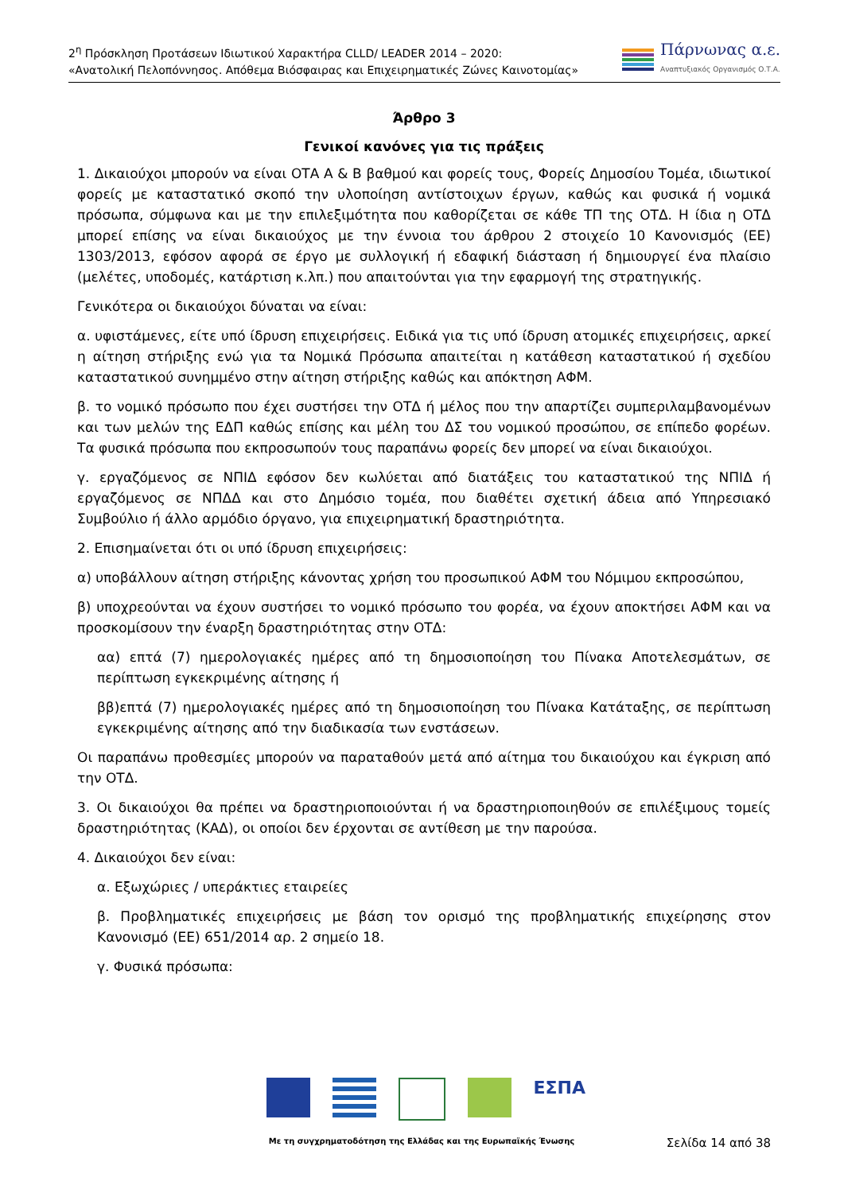2<sup>η</sup> Πρόσκληση Προτάσεων Ιδιωτικού Χαρακτήρα CLLD/ LEADER 2014 – 2020:
«Ανατολική Πελοπόννησος. Απόθεμα Βιόσφαιρας και Επιχειρηματικές Ζώνες Καινοτομίας»
Πάρνωνας α.ε.
Αναπτυξιακός Οργανισμός Ο.Τ.Α.
Άρθρο 3
Γενικοί κανόνες για τις πράξεις
1. Δικαιούχοι μπορούν να είναι ΟΤΑ Α & Β βαθμού και φορείς τους, Φορείς Δημοσίου Τομέα, ιδιωτικοί φορείς με καταστατικό σκοπό την υλοποίηση αντίστοιχων έργων, καθώς και φυσικά ή νομικά πρόσωπα, σύμφωνα και με την επιλεξιμότητα που καθορίζεται σε κάθε ΤΠ της ΟΤΔ. Η ίδια η ΟΤΔ μπορεί επίσης να είναι δικαιούχος με την έννοια του άρθρου 2 στοιχείο 10 Κανονισμός (ΕΕ) 1303/2013, εφόσον αφορά σε έργο με συλλογική ή εδαφική διάσταση ή δημιουργεί ένα πλαίσιο (μελέτες, υποδομές, κατάρτιση κ.λπ.) που απαιτούνται για την εφαρμογή της στρατηγικής.
Γενικότερα οι δικαιούχοι δύναται να είναι:
α. υφιστάμενες, είτε υπό ίδρυση επιχειρήσεις. Ειδικά για τις υπό ίδρυση ατομικές επιχειρήσεις, αρκεί η αίτηση στήριξης ενώ για τα Νομικά Πρόσωπα απαιτείται η κατάθεση καταστατικού ή σχεδίου καταστατικού συνημμένο στην αίτηση στήριξης καθώς και απόκτηση ΑΦΜ.
β. το νομικό πρόσωπο που έχει συστήσει την ΟΤΔ ή μέλος που την απαρτίζει συμπεριλαμβανομένων και των μελών της ΕΔΠ καθώς επίσης και μέλη του ΔΣ του νομικού προσώπου, σε επίπεδο φορέων. Τα φυσικά πρόσωπα που εκπροσωπούν τους παραπάνω φορείς δεν μπορεί να είναι δικαιούχοι.
γ. εργαζόμενος σε ΝΠΙΔ εφόσον δεν κωλύεται από διατάξεις του καταστατικού της ΝΠΙΔ ή εργαζόμενος σε ΝΠΔΔ και στο Δημόσιο τομέα, που διαθέτει σχετική άδεια από Υπηρεσιακό Συμβούλιο ή άλλο αρμόδιο όργανο, για επιχειρηματική δραστηριότητα.
2. Επισημαίνεται ότι οι υπό ίδρυση επιχειρήσεις:
α) υποβάλλουν αίτηση στήριξης κάνοντας χρήση του προσωπικού ΑΦΜ του Νόμιμου εκπροσώπου,
β) υποχρεούνται να έχουν συστήσει το νομικό πρόσωπο του φορέα, να έχουν αποκτήσει ΑΦΜ και να προσκομίσουν την έναρξη δραστηριότητας στην ΟΤΔ:
αα) επτά (7) ημερολογιακές ημέρες από τη δημοσιοποίηση του Πίνακα Αποτελεσμάτων, σε περίπτωση εγκεκριμένης αίτησης ή
ββ)επτά (7) ημερολογιακές ημέρες από τη δημοσιοποίηση του Πίνακα Κατάταξης, σε περίπτωση εγκεκριμένης αίτησης από την διαδικασία των ενστάσεων.
Οι παραπάνω προθεσμίες μπορούν να παραταθούν μετά από αίτημα του δικαιούχου και έγκριση από την ΟΤΔ.
3. Οι δικαιούχοι θα πρέπει να δραστηριοποιούνται ή να δραστηριοποιηθούν σε επιλέξιμους τομείς δραστηριότητας (ΚΑΔ), οι οποίοι δεν έρχονται σε αντίθεση με την παρούσα.
4. Δικαιούχοι δεν είναι:
α. Εξωχώριες / υπεράκτιες εταιρείες
β. Προβληματικές επιχειρήσεις με βάση τον ορισμό της προβληματικής επιχείρησης στον Κανονισμό (ΕΕ) 651/2014 αρ. 2 σημείο 18.
γ. Φυσικά πρόσωπα:
ΕΣΠΑ
Με τη συγχρηματοδότηση της Ελλάδας και της Ευρωπαϊκής Ένωσης
Σελίδα 14 από 38